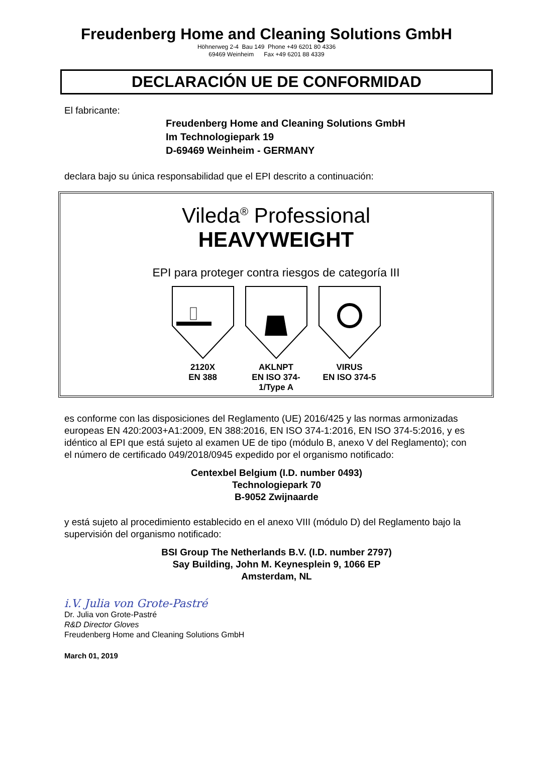Freudenberg Home and Cleaning Solutions GmbH
Höhnerweg 2-4 Bau 149 Phone +49 6201 80 4336
69469 Weinheim Fax +49 6201 88 4339
DECLARACIÓN UE DE CONFORMIDAD
El fabricante:
Freudenberg Home and Cleaning Solutions GmbH
Im Technologiepark 19
D-69469 Weinheim - GERMANY
declara bajo su única responsabilidad que el EPI descrito a continuación:
Vileda<sup>®</sup> Professional
HEAVYWEIGHT
EPI para proteger contra riesgos de categoría III
2120X
EN 388
AKLNPT
EN ISO 374-1/Type A
VIRUS
EN ISO 374-5
es conforme con las disposiciones del Reglamento (UE) 2016/425 y las normas armonizadas europeas EN 420:2003+A1:2009, EN 388:2016, EN ISO 374-1:2016, EN ISO 374-5:2016, y es idéntico al EPI que está sujeto al examen UE de tipo (módulo B, anexo V del Reglamento); con el número de certificado 049/2018/0945 expedido por el organismo notificado:
Centexbel Belgium (I.D. number 0493)
Technologiepark 70
B-9052 Zwijnaarde
y está sujeto al procedimiento establecido en el anexo VIII (módulo D) del Reglamento bajo la supervisión del organismo notificado:
BSI Group The Netherlands B.V. (I.D. number 2797)
Say Building, John M. Keynesplein 9, 1066 EP
Amsterdam, NL
i.V. Julia von Grote-Pastré
Dr. Julia von Grote-Pastré
R&D Director Gloves
Freudenberg Home and Cleaning Solutions GmbH
March 01, 2019